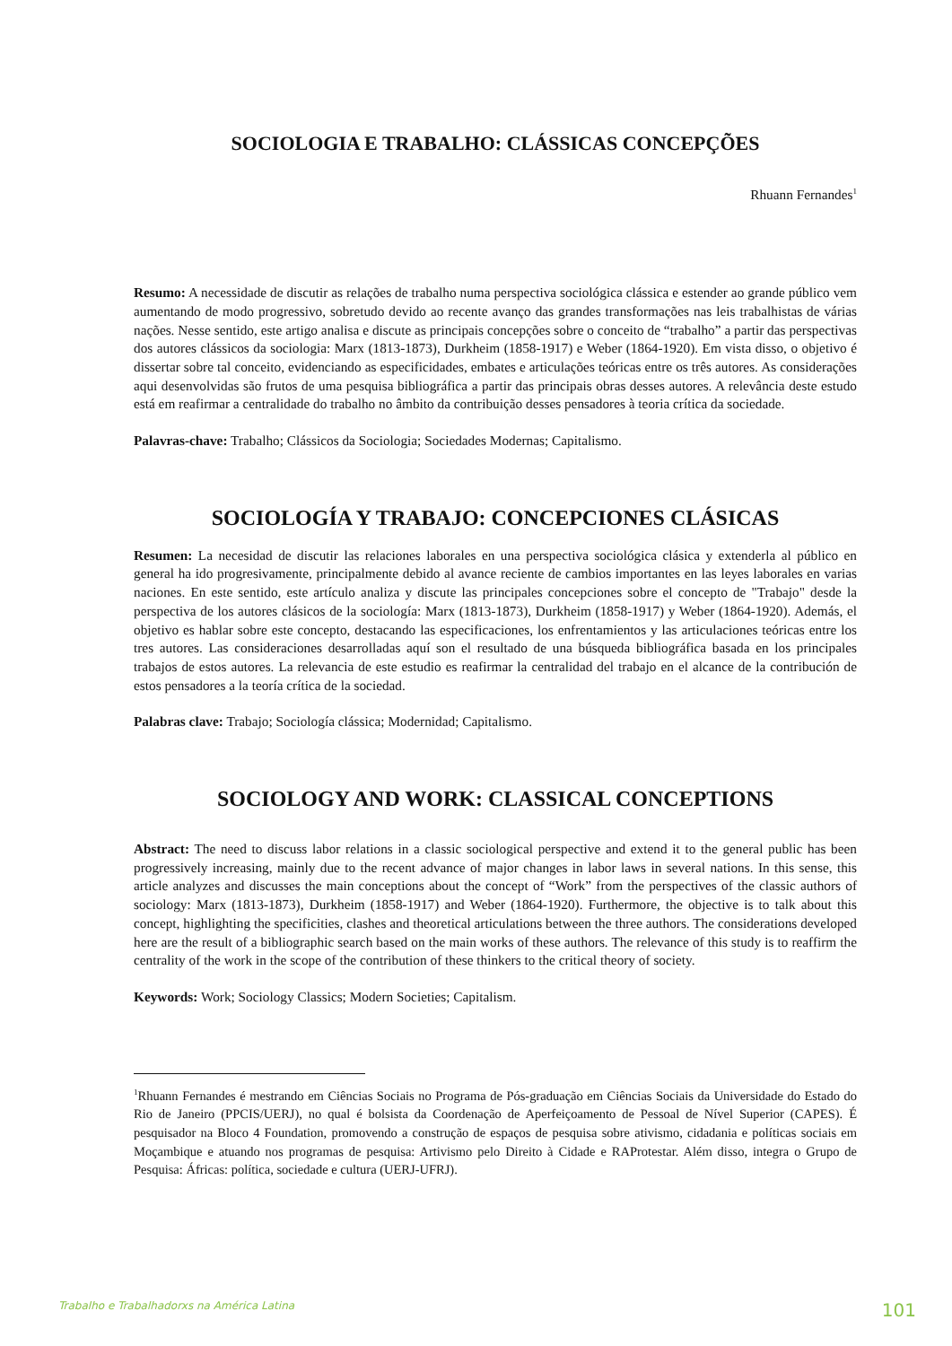SOCIOLOGIA E TRABALHO: CLÁSSICAS CONCEPÇÕES
Rhuann Fernandes<sup>1</sup>
Resumo: A necessidade de discutir as relações de trabalho numa perspectiva sociológica clássica e estender ao grande público vem aumentando de modo progressivo, sobretudo devido ao recente avanço das grandes transformações nas leis trabalhistas de várias nações. Nesse sentido, este artigo analisa e discute as principais concepções sobre o conceito de “trabalho” a partir das perspectivas dos autores clássicos da sociologia: Marx (1813-1873), Durkheim (1858-1917) e Weber (1864-1920). Em vista disso, o objetivo é dissertar sobre tal conceito, evidenciando as especificidades, embates e articulações teóricas entre os três autores. As considerações aqui desenvolvidas são frutos de uma pesquisa bibliográfica a partir das principais obras desses autores. A relevância deste estudo está em reafirmar a centralidade do trabalho no âmbito da contribuição desses pensadores à teoria crítica da sociedade.
Palavras-chave: Trabalho; Clássicos da Sociologia; Sociedades Modernas; Capitalismo.
SOCIOLOGÍA Y TRABAJO: CONCEPCIONES CLÁSICAS
Resumen: La necesidad de discutir las relaciones laborales en una perspectiva sociológica clásica y extenderla al público en general ha ido progresivamente, principalmente debido al avance reciente de cambios importantes en las leyes laborales en varias naciones. En este sentido, este artículo analiza y discute las principales concepciones sobre el concepto de "Trabajo" desde la perspectiva de los autores clásicos de la sociología: Marx (1813-1873), Durkheim (1858-1917) y Weber (1864-1920). Además, el objetivo es hablar sobre este concepto, destacando las especificaciones, los enfrentamientos y las articulaciones teóricas entre los tres autores. Las consideraciones desarrolladas aquí son el resultado de una búsqueda bibliográfica basada en los principales trabajos de estos autores. La relevancia de este estudio es reafirmar la centralidad del trabajo en el alcance de la contribución de estos pensadores a la teoría crítica de la sociedad.
Palabras clave: Trabajo; Sociología clássica; Modernidad; Capitalismo.
SOCIOLOGY AND WORK: CLASSICAL CONCEPTIONS
Abstract: The need to discuss labor relations in a classic sociological perspective and extend it to the general public has been progressively increasing, mainly due to the recent advance of major changes in labor laws in several nations. In this sense, this article analyzes and discusses the main conceptions about the concept of “Work” from the perspectives of the classic authors of sociology: Marx (1813-1873), Durkheim (1858-1917) and Weber (1864-1920). Furthermore, the objective is to talk about this concept, highlighting the specificities, clashes and theoretical articulations between the three authors. The considerations developed here are the result of a bibliographic search based on the main works of these authors. The relevance of this study is to reaffirm the centrality of the work in the scope of the contribution of these thinkers to the critical theory of society.
Keywords: Work; Sociology Classics; Modern Societies; Capitalism.
<sup>1</sup> Rhuann Fernandes é mestrando em Ciências Sociais no Programa de Pós-graduação em Ciências Sociais da Universidade do Estado do Rio de Janeiro (PPCIS/UERJ), no qual é bolsista da Coordenação de Aperfeiçoamento de Pessoal de Nível Superior (CAPES). É pesquisador na Bloco 4 Foundation, promovendo a construção de espaços de pesquisa sobre ativismo, cidadania e políticas sociais em Moçambique e atuando nos programas de pesquisa: Artivismo pelo Direito à Cidade e RAProtestar. Além disso, integra o Grupo de Pesquisa: Áfricas: política, sociedade e cultura (UERJ-UFRJ).
Trabalho e Trabalhadorxs na América Latina 101